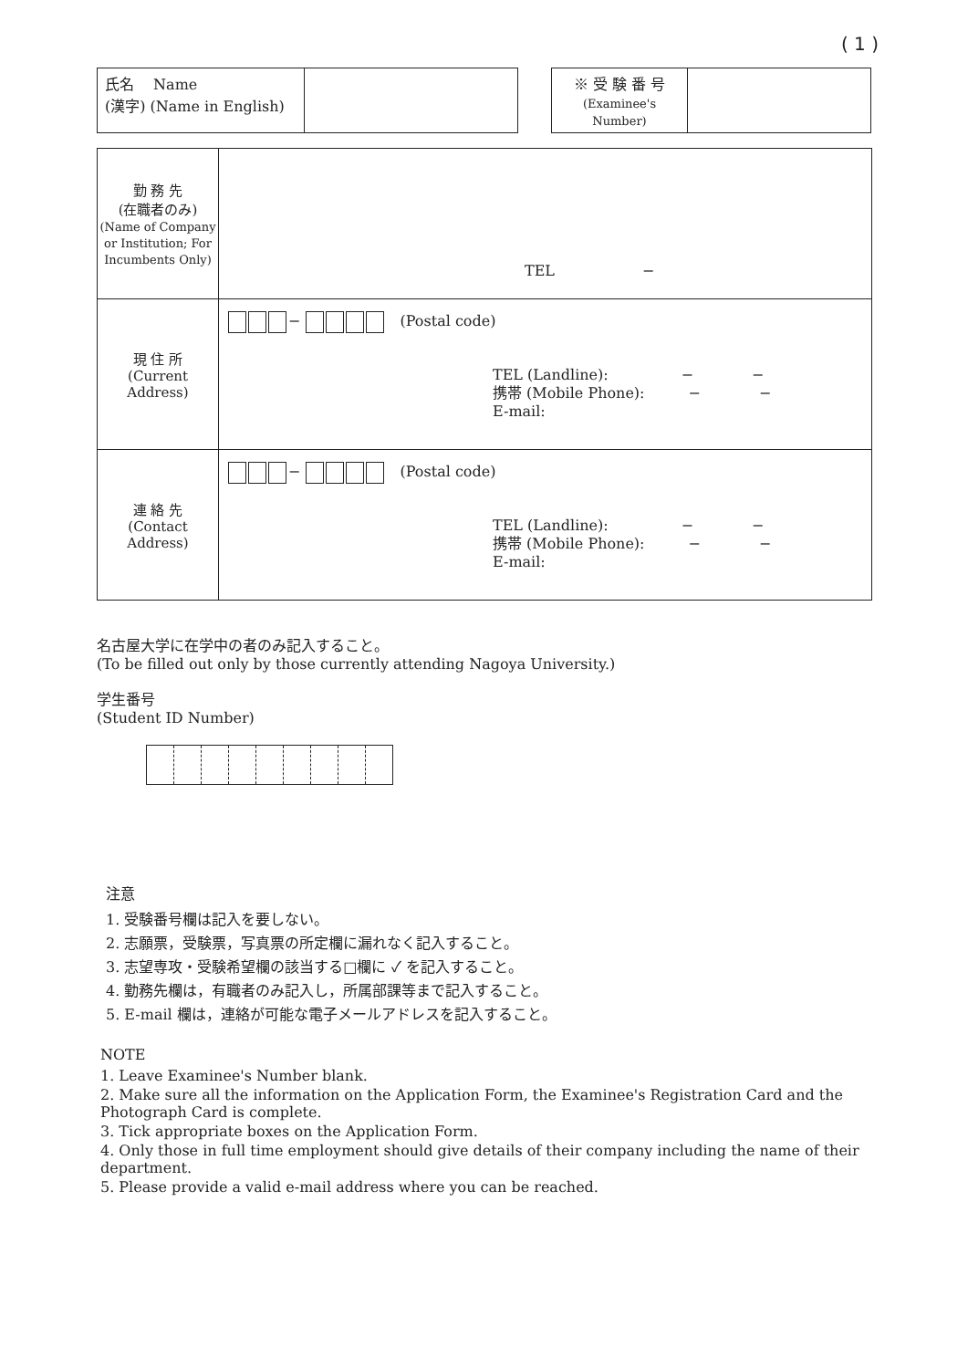( 1 )
| 氏名 Name (漢字) (Name in English) | |
| ※ 受 験 番 号 (Examinee's Number) | |
| 勤 務 先 (在職者のみ) (Name of Company or Institution; For Incumbents Only) | TEL − |
| 現 住 所 (Current Address) | − (Postal code) TEL (Landline): − − 携帯 (Mobile Phone): − − E-mail: |
| 連 絡 先 (Contact Address) | − (Postal code) TEL (Landline): − − 携帯 (Mobile Phone): − − E-mail: |
名古屋大学に在学中の者のみ記入すること。
(To be filled out only by those currently attending Nagoya University.)
学生番号
(Student ID Number)
注意
1. 受験番号欄は記入を要しない。
2. 志願票，受験票，写真票の所定欄に漏れなく記入すること。
3. 志望専攻・受験希望欄の該当する□欄に ✓ を記入すること。
4. 勤務先欄は，有職者のみ記入し，所属部課等まで記入すること。
5. E-mail 欄は，連絡が可能な電子メールアドレスを記入すること。
NOTE
1. Leave Examinee's Number blank.
2. Make sure all the information on the Application Form, the Examinee's Registration Card and the Photograph Card is complete.
3. Tick appropriate boxes on the Application Form.
4. Only those in full time employment should give details of their company including the name of their department.
5. Please provide a valid e-mail address where you can be reached.